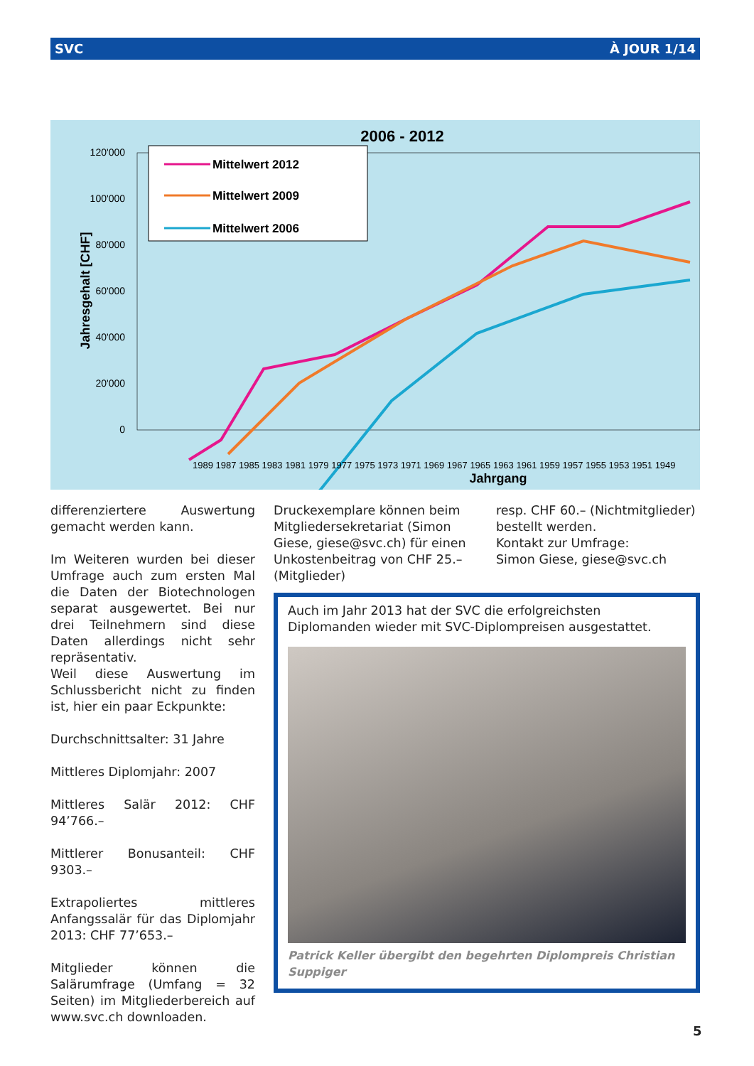SVC À JOUR 1/14
2006 - 2012
0
20'000
40'000
60'000
80'000
100'000
120'000
Jahresgehalt [CHF]
Mittelwert 2012
Mittelwert 2009
Mittelwert 2006
Jahrgang
1989 1987 1985 1983 1981 1979 1977 1975 1973 1971 1969 1967 1965 1963 1961 1959 1957 1955 1953 1951 1949
differenzierte­re Auswertung gemacht werden kann.
Im Weiteren wurden bei dieser Umfrage auch zum ersten Mal die Daten der Biotechnologen separat ausgewertet. Bei nur drei Teilnehmern sind diese Daten allerdings nicht sehr repräsentativ.
Weil diese Auswertung im Schlussbericht nicht zu finden ist, hier ein paar Eckpunkte:
Durchschnittsalter: 31 Jahre
Mittleres Diplomjahr: 2007
Mittleres Salär 2012: CHF 94’766.–
Mittlerer Bonusanteil: CHF 9303.–
Extrapoliertes mittleres Anfangssalär für das Diplomjahr 2013: CHF 77’653.–
Mitglieder können die Salärumfrage (Umfang = 32 Seiten) im Mitgliederbereich auf www.svc.ch downloaden.
Druckexemplare können beim Mitgliedersekretariat (Simon Giese, giese@svc.ch) für einen Unkostenbeitrag von CHF 25.– (Mitglieder)
resp. CHF 60.– (Nichtmitglieder) bestellt werden.
Kontakt zur Umfrage:
Simon Giese, giese@svc.ch
Auch im Jahr 2013 hat der SVC die erfolgreichsten Diplomanden wieder mit SVC-Diplompreisen ausgestattet.
Patrick Keller übergibt den begehrten Diplompreis Christian Suppiger
5